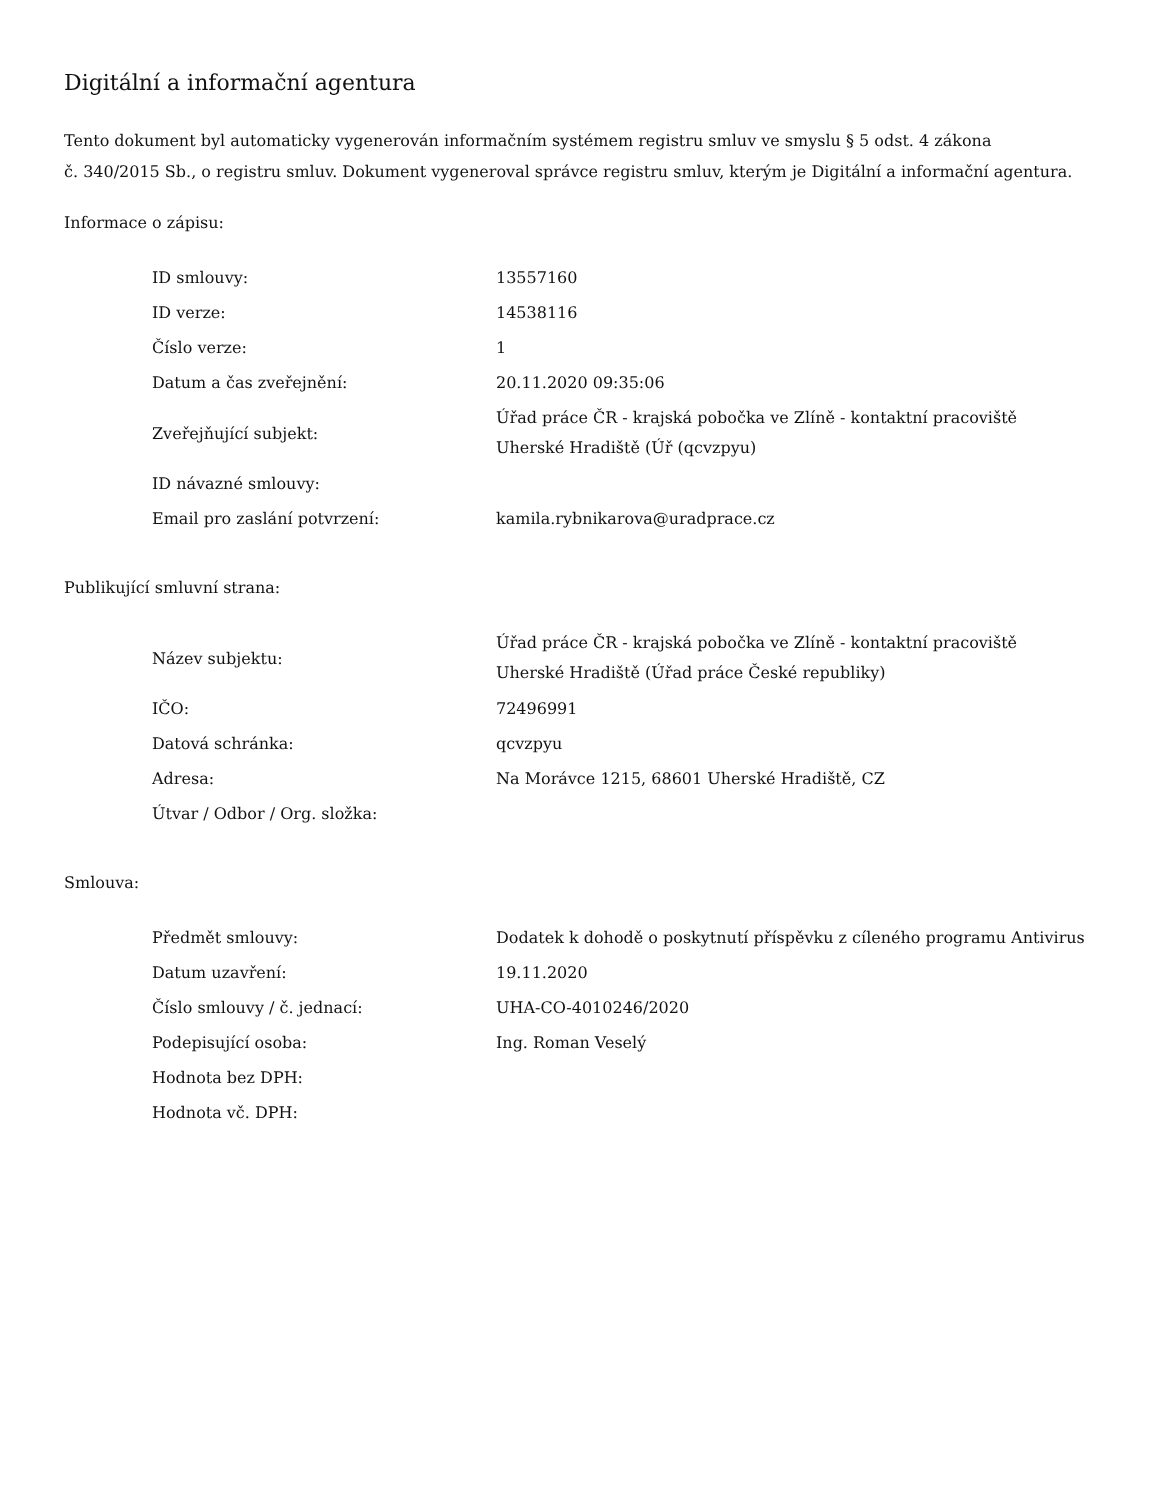Digitální a informační agentura
Tento dokument byl automaticky vygenerován informačním systémem registru smluv ve smyslu § 5 odst. 4 zákona
č. 340/2015 Sb., o registru smluv. Dokument vygeneroval správce registru smluv, kterým je Digitální a informační agentura.
Informace o zápisu:
| ID smlouvy: | 13557160 |
| ID verze: | 14538116 |
| Číslo verze: | 1 |
| Datum a čas zveřejnění: | 20.11.2020 09:35:06 |
| Zveřejňující subjekt: | Úřad práce ČR - krajská pobočka ve Zlíně - kontaktní pracoviště Uherské Hradiště (Úř (qcvzpyu) |
| ID návazné smlouvy: | |
| Email pro zaslání potvrzení: | kamila.rybnikarova@uradprace.cz |
Publikující smluvní strana:
| Název subjektu: | Úřad práce ČR - krajská pobočka ve Zlíně - kontaktní pracoviště Uherské Hradiště (Úřad práce České republiky) |
| IČO: | 72496991 |
| Datová schránka: | qcvzpyu |
| Adresa: | Na Morávce 1215, 68601 Uherské Hradiště, CZ |
| Útvar / Odbor / Org. složka: | |
Smlouva:
| Předmět smlouvy: | Dodatek k dohodě o poskytnutí příspěvku z cíleného programu Antivirus |
| Datum uzavření: | 19.11.2020 |
| Číslo smlouvy / č. jednací: | UHA-CO-4010246/2020 |
| Podepisující osoba: | Ing. Roman Veselý |
| Hodnota bez DPH: | |
| Hodnota vč. DPH: | |